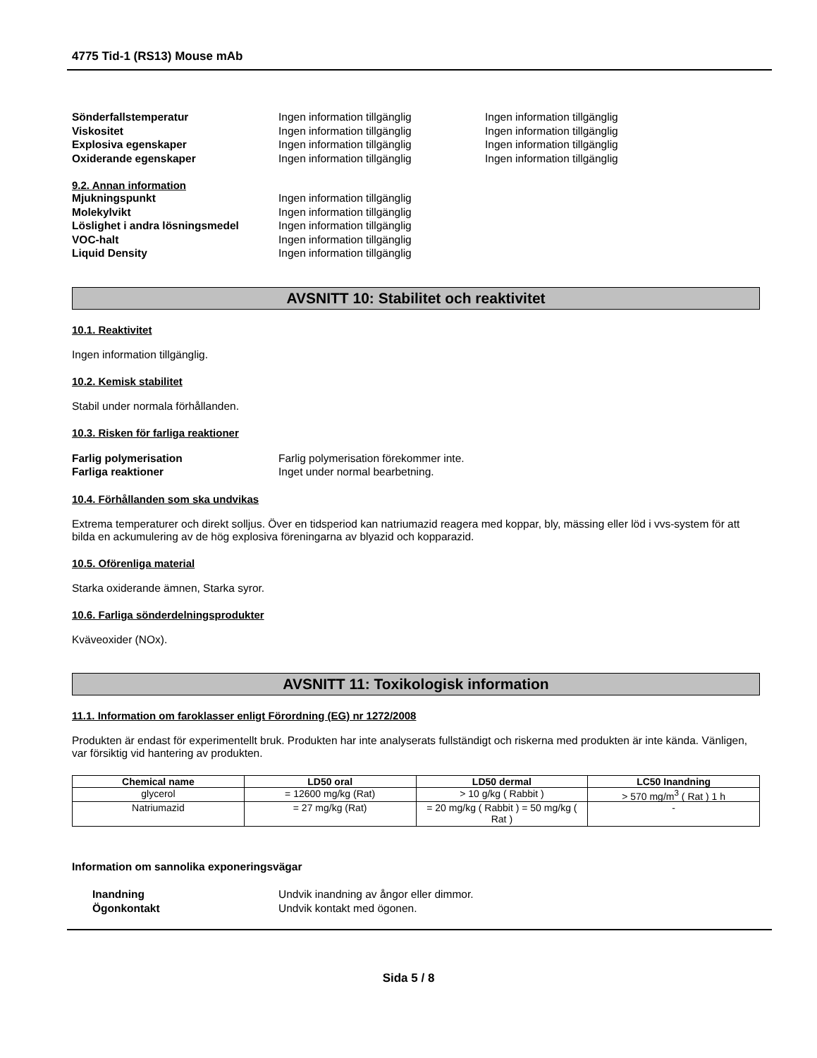4775 Tid-1 (RS13) Mouse mAb
Sönderfallstemperatur Ingen information tillgänglig Ingen information tillgänglig
Viskositet Ingen information tillgänglig Ingen information tillgänglig
Explosiva egenskaper Ingen information tillgänglig Ingen information tillgänglig
Oxiderande egenskaper Ingen information tillgänglig Ingen information tillgänglig
9.2. Annan information
Mjukningspunkt Ingen information tillgänglig
Molekylvikt Ingen information tillgänglig
Löslighet i andra lösningsmedel Ingen information tillgänglig
VOC-halt Ingen information tillgänglig
Liquid Density Ingen information tillgänglig
AVSNITT 10: Stabilitet och reaktivitet
10.1. Reaktivitet
Ingen information tillgänglig.
10.2. Kemisk stabilitet
Stabil under normala förhållanden.
10.3. Risken för farliga reaktioner
Farlig polymerisation Farlig polymerisation förekommer inte.
Farliga reaktioner Inget under normal bearbetning.
10.4. Förhållanden som ska undvikas
Extrema temperaturer och direkt solljus. Över en tidsperiod kan natriumazid reagera med koppar, bly, mässing eller löd i vvs-system för att bilda en ackumulering av de hög explosiva föreningarna av blyazid och kopparazid.
10.5. Oförenliga material
Starka oxiderande ämnen, Starka syror.
10.6. Farliga sönderdelningsprodukter
Kväveoxider (NOx).
AVSNITT 11: Toxikologisk information
11.1. Information om faroklasser enligt Förordning (EG) nr 1272/2008
Produkten är endast för experimentellt bruk. Produkten har inte analyserats fullständigt och riskerna med produkten är inte kända. Vänligen, var försiktig vid hantering av produkten.
| Chemical name | LD50 oral | LD50 dermal | LC50 Inandning |
| --- | --- | --- | --- |
| glycerol | = 12600 mg/kg (Rat) | > 10 g/kg ( Rabbit ) | > 570 mg/m<sup>3</sup> ( Rat ) 1 h |
| Natriumazid | = 27 mg/kg (Rat) | = 20 mg/kg ( Rabbit ) = 50 mg/kg ( Rat ) | - |
Information om sannolika exponeringsvägar
Inandning Undvik inandning av ångor eller dimmor.
Ögonkontakt Undvik kontakt med ögonen.
Sida 5 / 8